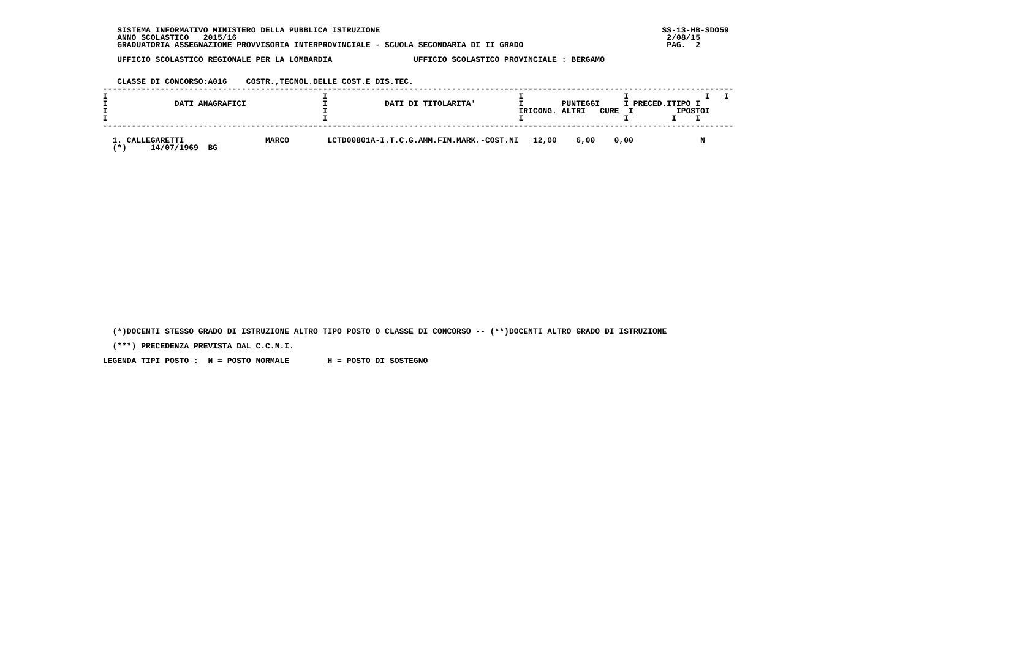SISTEMA INFORMATIVO MINISTERO DELLA PUBBLICA ISTRUZIONE                                                           SS-13-HB-SDO59
    ANNO SCOLASTICO   2015/16                                                                                          2/08/15
    GRADUATORIA ASSEGNAZIONE PROVVISORIA INTERPROVINCIALE - SCUOLA SECONDARIA DI II GRADO                              PAG.  2

    UFFICIO SCOLASTICO REGIONALE PER LA LOMBARDIA                 UFFICIO SCOLASTICO PROVINCIALE : BERGAMO


    CLASSE DI CONCORSO:A016    COSTR.,TECNOL.DELLE COST.E DIS.TEC.
 ------------------------------------------------------------------------------------------------------------------------------------
 I                                             I                                        I                     I                I   I
 I              DATI ANAGRAFICI                I            DATI DI TITOLARITA'         I        PUNTEGGI     I PRECED.ITIPO I
 I                                             I                                        IRICONG. ALTRI   CURE  I         IPOSTOI
 I                                             I                                        I                     I         I    I
 ------------------------------------------------------------------------------------------------------------------------------------

   1. CALLEGARETTI                 MARCO        LCTD00801A-I.T.C.G.AMM.FIN.MARK.-COST.NI   12,00    6,00    0,00              N
   (*)     14/07/1969  BG
























   (*)DOCENTI STESSO GRADO DI ISTRUZIONE ALTRO TIPO POSTO O CLASSE DI CONCORSO -- (**)DOCENTI ALTRO GRADO DI ISTRUZIONE

   (***) PRECEDENZA PREVISTA DAL C.C.N.I.

 LEGENDA TIPI POSTO :  N = POSTO NORMALE        H = POSTO DI SOSTEGNO